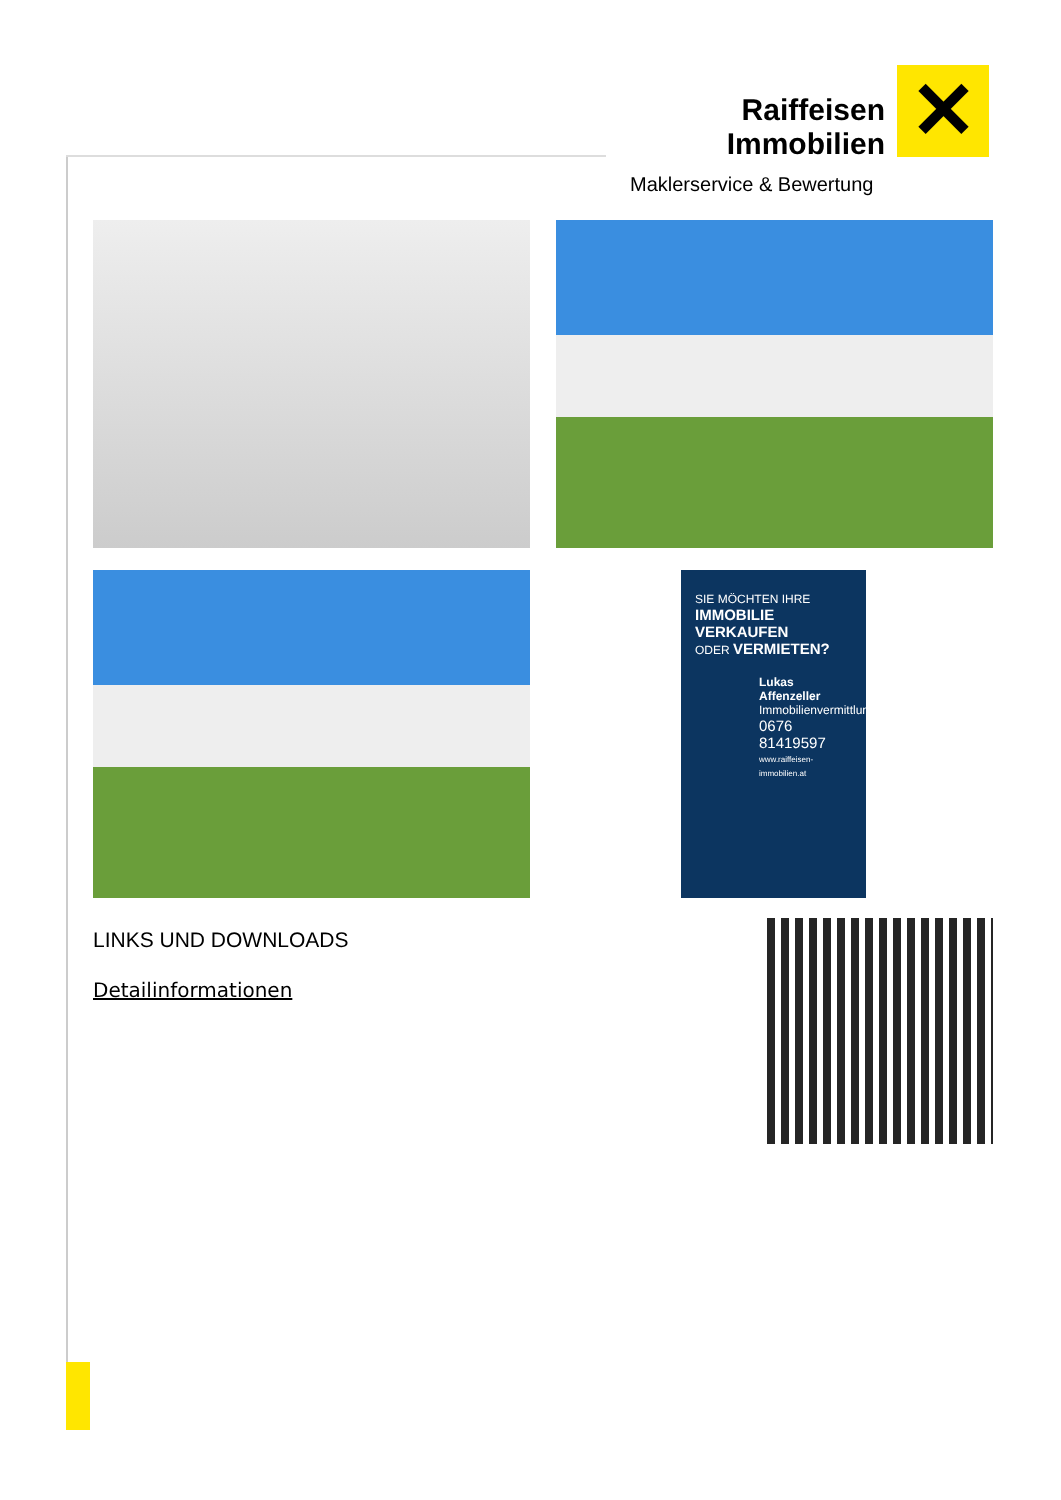Raiffeisen
Immobilien ✕
Maklerservice & Bewertung
SIE MÖCHTEN IHRE
IMMOBILIE VERKAUFEN
ODER VERMIETEN?
Lukas Affenzeller
Immobilienvermittlung
0676 81419597
www.raiffeisen-immobilien.at
LINKS UND DOWNLOADS
Detailinformationen